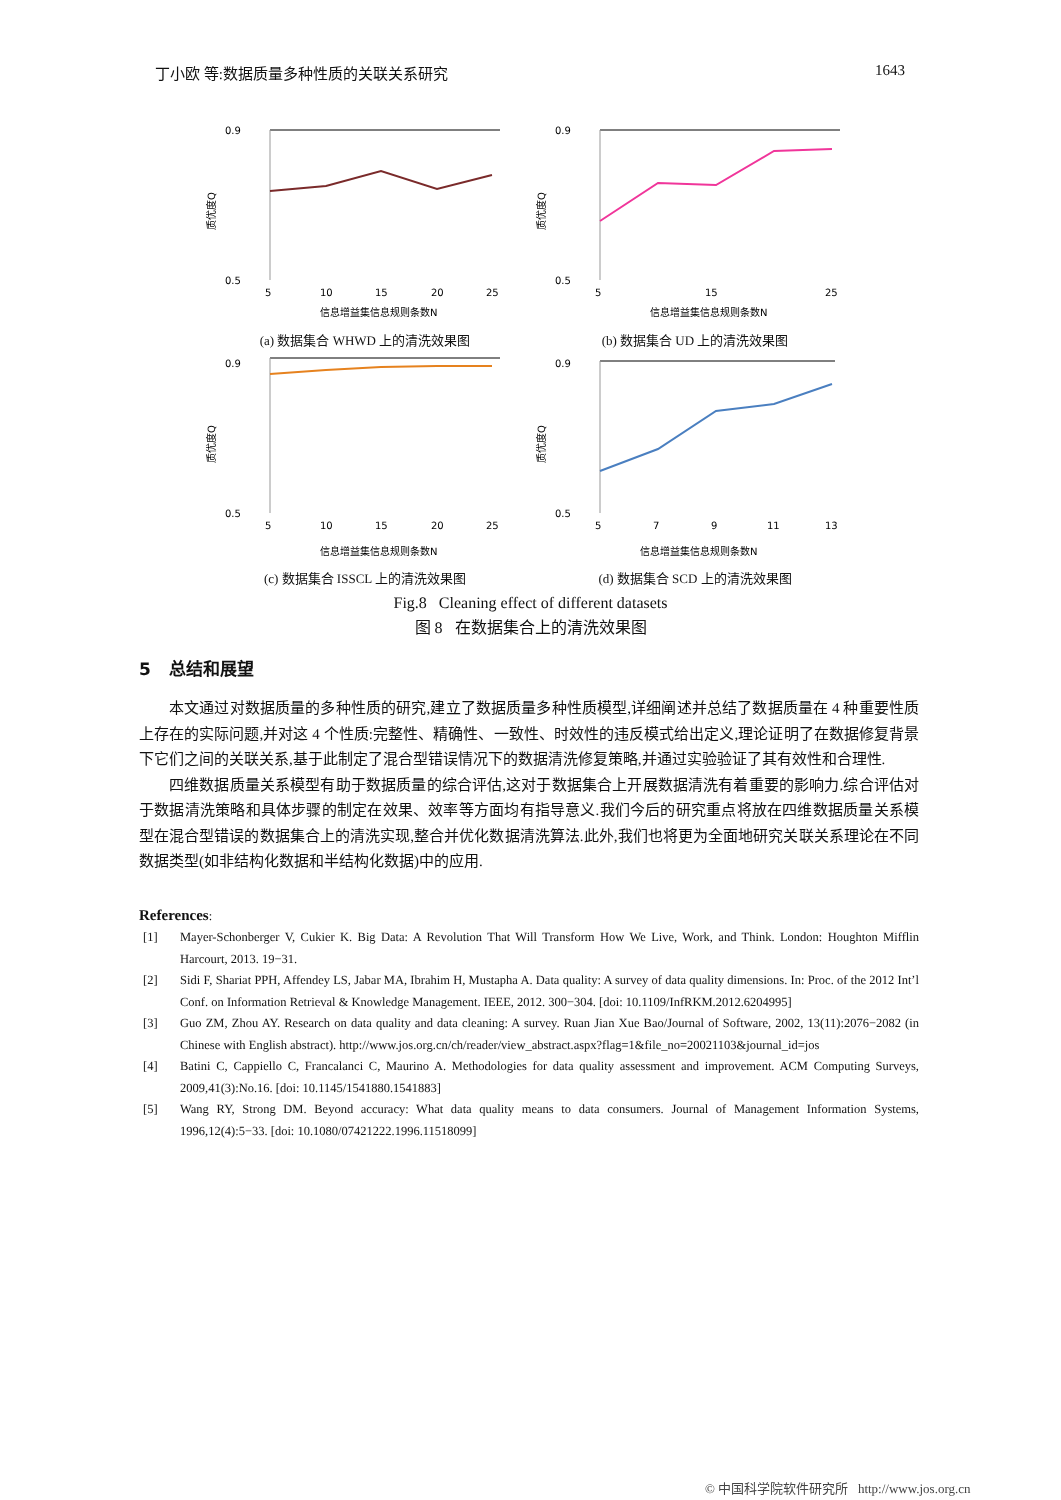丁小欧 等:数据质量多种性质的关联关系研究 1643
0.9
0.5
质优度Q
5
10
15
20
25
信息增益集信息规则条数N
(a) 数据集合 WHWD 上的清洗效果图
0.9
0.5
质优度Q
5
15
25
信息增益集信息规则条数N
(b) 数据集合 UD 上的清洗效果图
0.9
0.5
质优度Q
5
10
15
20
25
信息增益集信息规则条数N
(c) 数据集合 ISSCL 上的清洗效果图
0.9
0.5
质优度Q
5
7
9
11
13
信息增益集信息规则条数N
(d) 数据集合 SCD 上的清洗效果图
Fig.8 Cleaning effect of different datasets
图 8 在数据集合上的清洗效果图
5 总结和展望
本文通过对数据质量的多种性质的研究,建立了数据质量多种性质模型,详细阐述并总结了数据质量在 4 种重要性质上存在的实际问题,并对这 4 个性质:完整性、精确性、一致性、时效性的违反模式给出定义,理论证明了在数据修复背景下它们之间的关联关系,基于此制定了混合型错误情况下的数据清洗修复策略,并通过实验验证了其有效性和合理性.
四维数据质量关系模型有助于数据质量的综合评估,这对于数据集合上开展数据清洗有着重要的影响力.综合评估对于数据清洗策略和具体步骤的制定在效果、效率等方面均有指导意义.我们今后的研究重点将放在四维数据质量关系模型在混合型错误的数据集合上的清洗实现,整合并优化数据清洗算法.此外,我们也将更为全面地研究关联关系理论在不同数据类型(如非结构化数据和半结构化数据)中的应用.
References:
[1] Mayer-Schonberger V, Cukier K. Big Data: A Revolution That Will Transform How We Live, Work, and Think. London: Houghton Mifflin Harcourt, 2013. 19−31.
[2] Sidi F, Shariat PPH, Affendey LS, Jabar MA, Ibrahim H, Mustapha A. Data quality: A survey of data quality dimensions. In: Proc. of the 2012 Int’l Conf. on Information Retrieval & Knowledge Management. IEEE, 2012. 300−304. [doi: 10.1109/InfRKM.2012.6204995]
[3] Guo ZM, Zhou AY. Research on data quality and data cleaning: A survey. Ruan Jian Xue Bao/Journal of Software, 2002, 13(11):2076−2082 (in Chinese with English abstract). http://www.jos.org.cn/ch/reader/view_abstract.aspx?flag=1&file_no=20021103&journal_id=jos
[4] Batini C, Cappiello C, Francalanci C, Maurino A. Methodologies for data quality assessment and improvement. ACM Computing Surveys, 2009,41(3):No.16. [doi: 10.1145/1541880.1541883]
[5] Wang RY, Strong DM. Beyond accuracy: What data quality means to data consumers. Journal of Management Information Systems, 1996,12(4):5−33. [doi: 10.1080/07421222.1996.11518099]
© 中国科学院软件研究所 http://www.jos.org.cn